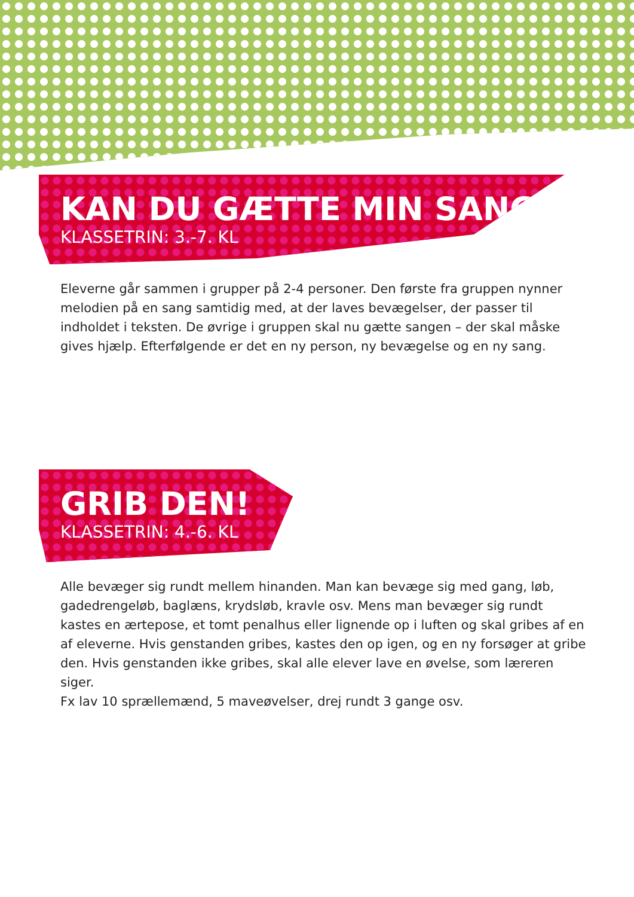KAN DU GÆTTE MIN SANG?
KLASSETRIN: 3.-7. KL
Eleverne går sammen i grupper på 2-4 personer. Den første fra gruppen nynner melodien på en sang samtidig med, at der laves bevægelser, der passer til indholdet i teksten. De øvrige i gruppen skal nu gætte sangen – der skal måske gives hjælp. Efterfølgende er det en ny person, ny bevægelse og en ny sang.
GRIB DEN!
KLASSETRIN: 4.-6. KL
Alle bevæger sig rundt mellem hinanden. Man kan bevæge sig med gang, løb, gadedrengeløb, baglæns, krydsløb, kravle osv. Mens man bevæger sig rundt kastes en ærtepose, et tomt penalhus eller lignende op i luften og skal gribes af en af eleverne. Hvis genstanden gribes, kastes den op igen, og en ny forsøger at gribe den. Hvis genstanden ikke gribes, skal alle elever lave en øvelse, som læreren siger.
Fx lav 10 sprællemænd, 5 maveøvelser, drej rundt 3 gange osv.